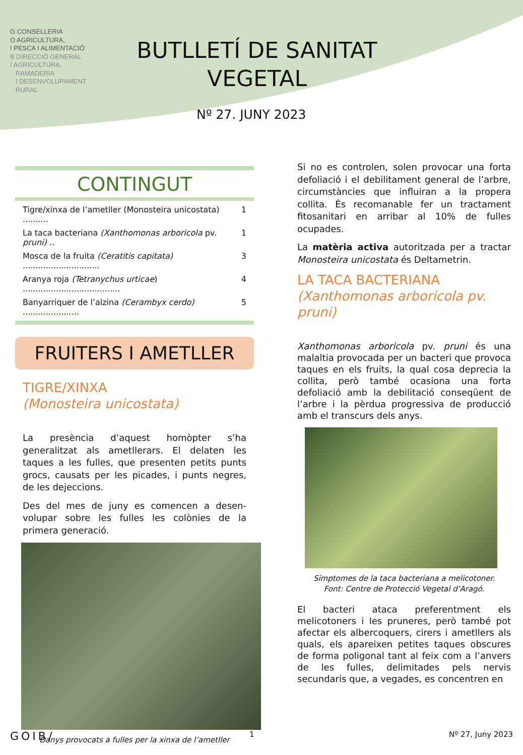G CONSELLERIA
O AGRICULTURA,
I PESCA I ALIMENTACIÓ
B DIRECCIÓ GENERAL
/ AGRICULTURA,
RAMADERIA
I DESENVOLUPAMENT
RURAL
BUTLLETÍ DE SANITAT VEGETAL
Nº 27. JUNY 2023
CONTINGUT
Tigre/xinxa de l’ametller (Monosteira unicostata) .......... 1
La taca bacteriana (Xanthomonas arboricola pv. pruni) .. 1
Mosca de la fruita (Ceratitis capitata) .............................. 3
Aranya roja (Tetranychus urticae) ...................................... 4
Banyarriquer de l’alzina (Cerambyx cerdo) ...................... 5
FRUITERS I AMETLLER
TIGRE/XINXA
(Monosteira unicostata)
La presència d’aquest homòpter s’ha generalitzat als ametllerars. El delaten les taques a les fulles, que presenten petits punts grocs, causats per les picades, i punts negres, de les dejeccions.
Des del mes de juny es comencen a desen-volupar sobre les fulles les colònies de la primera generació.
Danys provocats a fulles per la xinxa de l’ametller
Si no es controlen, solen provocar una forta defoliació i el debilitament general de l’arbre, circumstàncies que influiran a la propera collita. És recomanable fer un tractament fitosanitari en arribar al 10% de fulles ocupades.
La matèria activa autoritzada per a tractar Monosteira unicostata és Deltametrin.
LA TACA BACTERIANA
(Xanthomonas arboricola pv. pruni)
Xanthomonas arboricola pv. pruni és una malaltia provocada per un bacteri que provoca taques en els fruits, la qual cosa deprecia la collita, però també ocasiona una forta defoliació amb la debilitació conseqüent de l’arbre i la pèrdua progressiva de producció amb el transcurs dels anys.
Símptomes de la taca bacteriana a melicotoner.
Font: Centre de Protecció Vegetal d’Aragó.
El bacteri ataca preferentment els melicotoners i les pruneres, però també pot afectar els albercoquers, cirers i ametllers als quals, els apareixen petites taques obscures de forma poligonal tant al feix com a l’anvers de les fulles, delimitades pels nervis secundaris que, a vegades, es concentren en
GOIB/ 1 Nº 27, Juny 2023